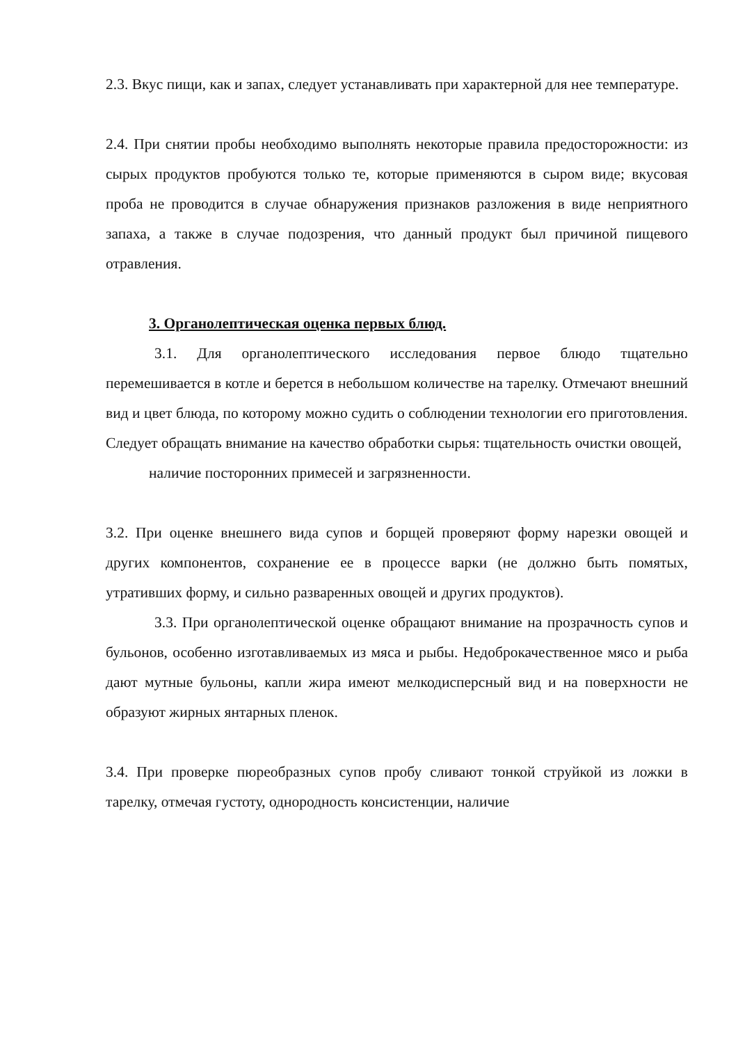2.3. Вкус пищи, как и запах, следует устанавливать при характерной для нее температуре.
2.4. При снятии пробы необходимо выполнять некоторые правила предосторожности: из сырых продуктов пробуются только те, которые применяются в сыром виде; вкусовая проба не проводится в случае обнаружения признаков разложения в виде неприятного запаха, а также в случае подозрения, что данный продукт был причиной пищевого отравления.
3. Органолептическая оценка первых блюд.
3.1. Для органолептического исследования первое блюдо тщательно перемешивается в котле и берется в небольшом количестве на тарелку. Отмечают внешний вид и цвет блюда, по которому можно судить о соблюдении технологии его приготовления. Следует обращать внимание на качество обработки сырья: тщательность очистки овощей,
наличие посторонних примесей и загрязненности.
3.2. При оценке внешнего вида супов и борщей проверяют форму нарезки овощей и других компонентов, сохранение ее в процессе варки (не должно быть помятых, утративших форму, и сильно разваренных овощей и других продуктов).
3.3. При органолептической оценке обращают внимание на прозрачность супов и бульонов, особенно изготавливаемых из мяса и рыбы. Недоброкачественное мясо и рыба дают мутные бульоны, капли жира имеют мелкодисперсный вид и на поверхности не образуют жирных янтарных пленок.
3.4. При проверке пюреобразных супов пробу сливают тонкой струйкой из ложки в тарелку, отмечая густоту, однородность консистенции, наличие